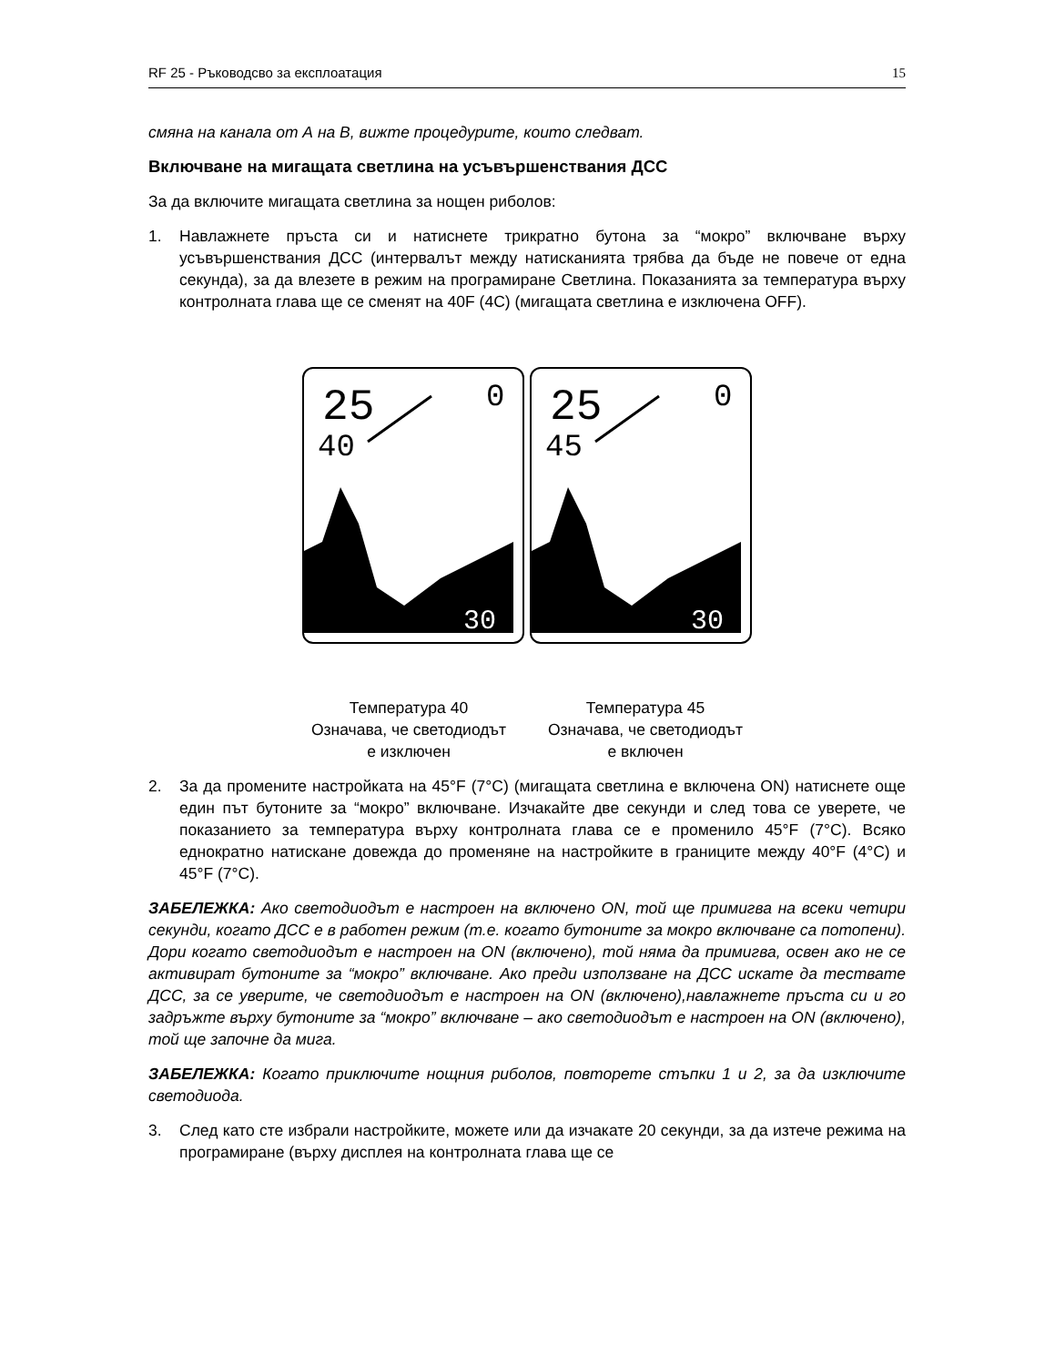RF 25 - Ръководсво за експлоатация 15
смяна на канала от А на В, вижте процедурите, които следват.
Включване на мигащата светлина на усъвършенствания ДСС
За да включите мигащата светлина за нощен риболов:
1. Навлажнете пръста си и натиснете трикратно бутона за “мокро” включване върху усъвършенствания ДСС (интервалът между натисканията трябва да бъде не повече от една секунда), за да влезете в режим на програмиране Светлина. Показанията за температура върху контролната глава ще се сменят на 40F (4C) (мигащата светлина е изключена OFF).
25
0
40
30
25
0
45
30
Температура 40
Означава, че светодиодът
е изключен
Температура 45
Означава, че светодиодът
е включен
2. За да промените настройката на 45°F (7°C) (мигащата светлина е включена ON) натиснете още един път бутоните за “мокро” включване. Изчакайте две секунди и след това се уверете, че показанието за температура върху контролната глава се е променило 45°F (7°C). Всяко еднократно натискане довежда до променяне на настройките в границите между 40°F (4°C) и 45°F (7°C).
ЗАБЕЛЕЖКА: Ако светодиодът е настроен на включено ON, той ще примигва на всеки четири секунди, когато ДСС е в работен режим (т.е. когато бутоните за мокро включване са потопени). Дори когато светодиодът е настроен на ON (включено), той няма да примигва, освен ако не се активират бутоните за “мокро” включване. Ако преди използване на ДСС искате да тествате ДСС, за се уверите, че светодиодът е настроен на ON (включено),навлажнете пръста си и го задръжте върху бутоните за “мокро” включване – ако светодиодът е настроен на ON (включено), той ще започне да мига.
ЗАБЕЛЕЖКА: Когато приключите нощния риболов, повторете стъпки 1 и 2, за да изключите светодиода.
3. След като сте избрали настройките, можете или да изчакате 20 секунди, за да изтече режима на програмиране (върху дисплея на контролната глава ще се